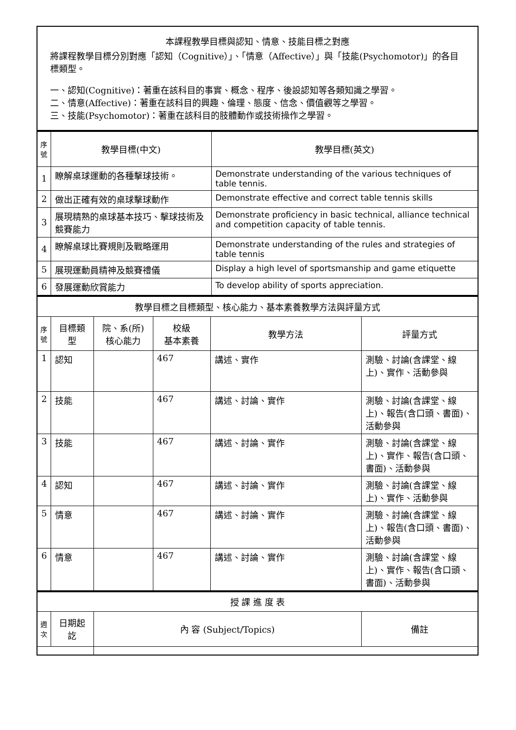| 本課程教學目標與認知、情意、技能目標之對應 將課程教學目標分別對應「認知（Cognitive）」、「情意（Affective）」與「技能(Psychomotor)」的各目標類型。 一、認知(Cognitive)：著重在該科目的事實、概念、程序、後設認知等各類知識之學習。 二、情意(Affective)：著重在該科目的興趣、倫理、態度、信念、價值觀等之學習。 三、技能(Psychomotor)：著重在該科目的肢體動作或技術操作之學習。 |
| 序 號 | 教學目標(中文) | 教學目標(英文) |
| --- | --- | --- |
| 1 | 瞭解桌球運動的各種擊球技術。 | Demonstrate understanding of the various techniques of table tennis. |
| 2 | 做出正確有效的桌球擊球動作 | Demonstrate effective and correct table tennis skills |
| 3 | 展現精熟的桌球基本技巧、擊球技術及競賽能力 | Demonstrate proficiency in basic technical, alliance technical and competition capacity of table tennis. |
| 4 | 瞭解桌球比賽規則及戰略運用 | Demonstrate understanding of the rules and strategies of table tennis |
| 5 | 展現運動員精神及競賽禮儀 | Display a high level of sportsmanship and game etiquette |
| 6 | 發展運動欣賞能力 | To develop ability of sports appreciation. |
| 教學目標之目標類型、核心能力、基本素養教學方法與評量方式 | | | | | |
| 序 號 | 目標類型 | 院、系(所) 核心能力 | 校級 基本素養 | 教學方法 | 評量方式 |
| 1 | 認知 | | 467 | 講述、實作 | 測驗、討論(含課堂、線上)、實作、活動參與 |
| 2 | 技能 | | 467 | 講述、討論、實作 | 測驗、討論(含課堂、線上)、報告(含口頭、書面)、活動參與 |
| 3 | 技能 | | 467 | 講述、討論、實作 | 測驗、討論(含課堂、線上)、實作、報告(含口頭、書面)、活動參與 |
| 4 | 認知 | | 467 | 講述、討論、實作 | 測驗、討論(含課堂、線上)、實作、活動參與 |
| 5 | 情意 | | 467 | 講述、討論、實作 | 測驗、討論(含課堂、線上)、報告(含口頭、書面)、活動參與 |
| 6 | 情意 | | 467 | 講述、討論、實作 | 測驗、討論(含課堂、線上)、實作、報告(含口頭、書面)、活動參與 |
| 授 課 進 度 表 | | | |
| 週 次 | 日期起訖 | 內 容 (Subject/Topics) | 備註 |